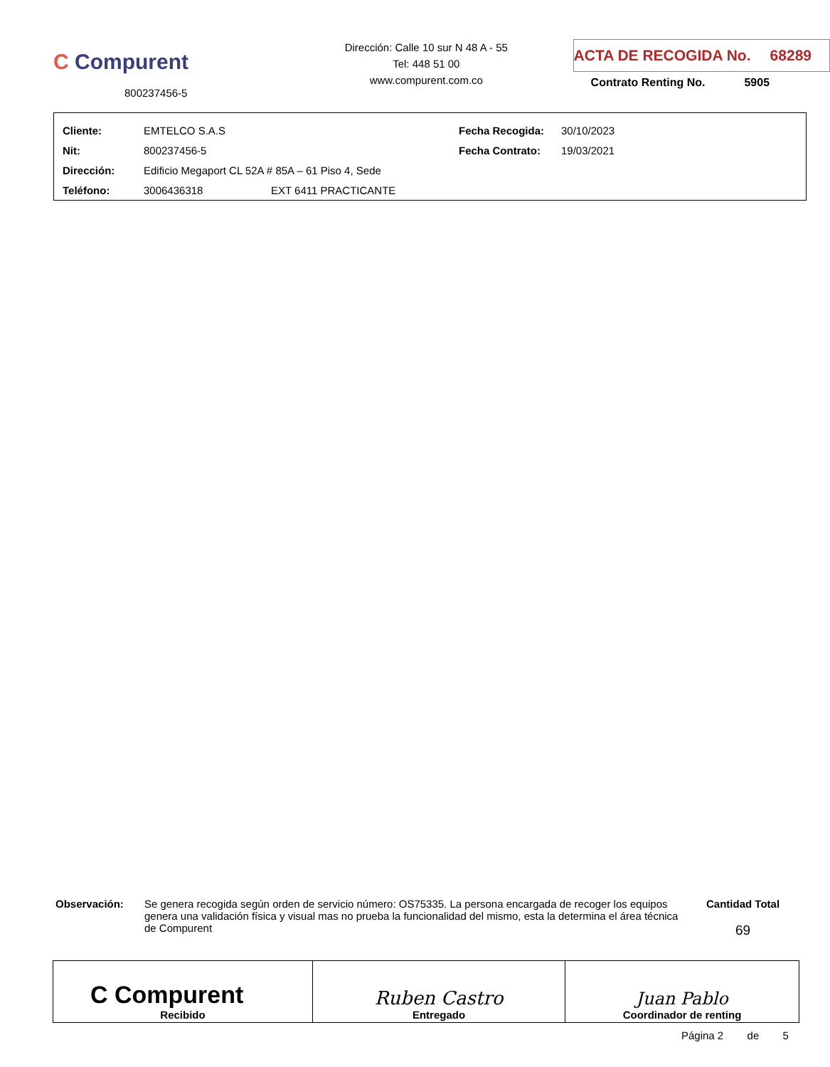C Compurent
800237456-5
Dirección: Calle 10 sur N 48 A - 55
Tel: 448 51 00
www.compurent.com.co
ACTA DE RECOGIDA No. 68289
Contrato Renting No. 5905
| Cliente: | EMTELCO S.A.S | | Fecha Recogida: | 30/10/2023 |
| Nit: | 800237456-5 | | Fecha Contrato: | 19/03/2021 |
| Dirección: | Edificio Megaport CL 52A # 85A – 61 Piso 4, Sede | | | |
| Teléfono: | 3006436318 | EXT 6411 PRACTICANTE | | |
Observación: Se genera recogida según orden de servicio número: OS75335. La persona encargada de recoger los equipos genera una validación física y visual mas no prueba la funcionalidad del mismo, esta la determina el área técnica de Compurent
Cantidad Total
69
| C Compurent Recibido | Ruben Castro Entregado | Juan Pablo Coordinador de renting |
Página 2 de 5